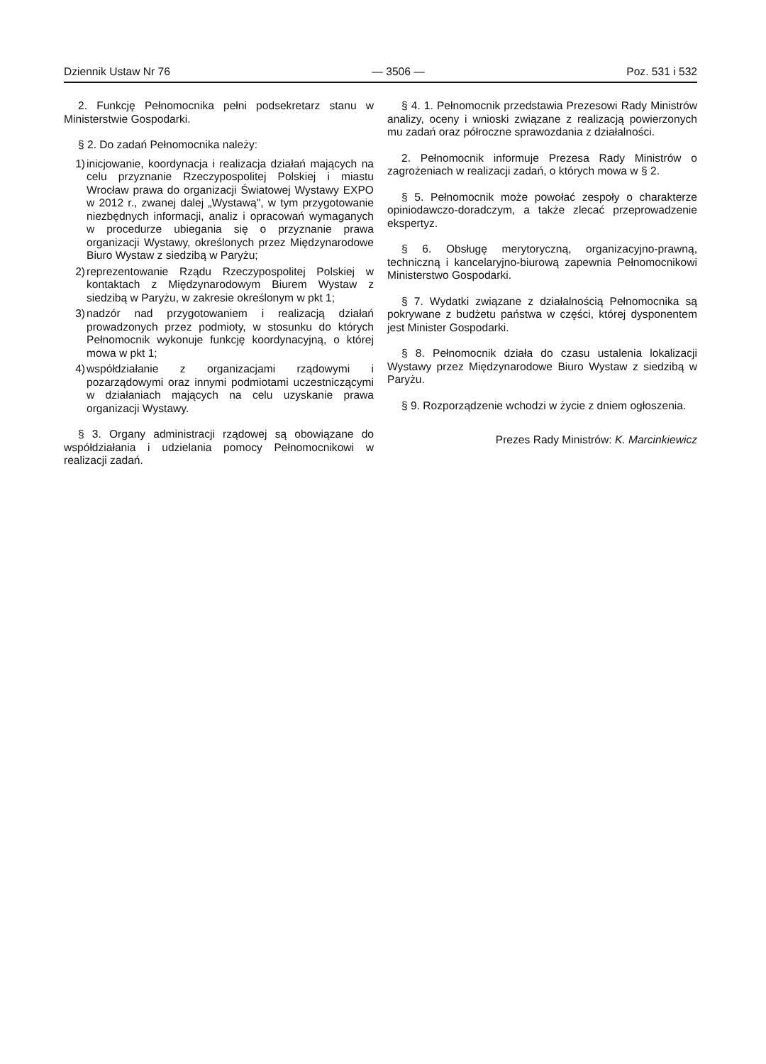Dziennik Ustaw Nr 76 — 3506 — Poz. 531 i 532
2. Funkcję Pełnomocnika pełni podsekretarz stanu w Ministerstwie Gospodarki.
§ 2. Do zadań Pełnomocnika należy:
1) inicjowanie, koordynacja i realizacja działań mających na celu przyznanie Rzeczypospolitej Polskiej i miastu Wrocław prawa do organizacji Światowej Wystawy EXPO w 2012 r., zwanej dalej „Wystawą", w tym przygotowanie niezbędnych informacji, analiz i opracowań wymaganych w procedurze ubiegania się o przyznanie prawa organizacji Wystawy, określonych przez Międzynarodowe Biuro Wystaw z siedzibą w Paryżu;
2) reprezentowanie Rządu Rzeczypospolitej Polskiej w kontaktach z Międzynarodowym Biurem Wystaw z siedzibą w Paryżu, w zakresie określonym w pkt 1;
3) nadzór nad przygotowaniem i realizacją działań prowadzonych przez podmioty, w stosunku do których Pełnomocnik wykonuje funkcję koordynacyjną, o której mowa w pkt 1;
4) współdziałanie z organizacjami rządowymi i pozarządowymi oraz innymi podmiotami uczestniczącymi w działaniach mających na celu uzyskanie prawa organizacji Wystawy.
§ 3. Organy administracji rządowej są obowiązane do współdziałania i udzielania pomocy Pełnomocnikowi w realizacji zadań.
§ 4. 1. Pełnomocnik przedstawia Prezesowi Rady Ministrów analizy, oceny i wnioski związane z realizacją powierzonych mu zadań oraz półroczne sprawozdania z działalności.
2. Pełnomocnik informuje Prezesa Rady Ministrów o zagrożeniach w realizacji zadań, o których mowa w § 2.
§ 5. Pełnomocnik może powołać zespoły o charakterze opiniodawczo-doradczym, a także zlecać przeprowadzenie ekspertyz.
§ 6. Obsługę merytoryczną, organizacyjno-prawną, techniczną i kancelaryjno-biurową zapewnia Pełnomocnikowi Ministerstwo Gospodarki.
§ 7. Wydatki związane z działalnością Pełnomocnika są pokrywane z budżetu państwa w części, której dysponentem jest Minister Gospodarki.
§ 8. Pełnomocnik działa do czasu ustalenia lokalizacji Wystawy przez Międzynarodowe Biuro Wystaw z siedzibą w Paryżu.
§ 9. Rozporządzenie wchodzi w życie z dniem ogłoszenia.
Prezes Rady Ministrów: K. Marcinkiewicz